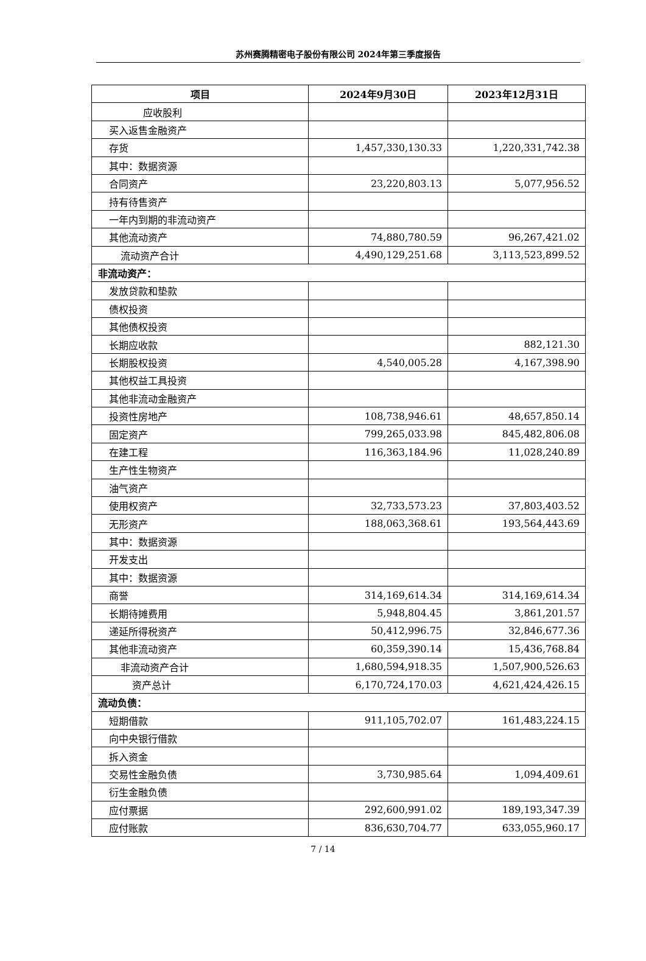苏州赛腾精密电子股份有限公司 2024年第三季度报告
| 项目 | 2024年9月30日 | 2023年12月31日 |
| --- | --- | --- |
| 应收股利 | | |
| 买入返售金融资产 | | |
| 存货 | 1,457,330,130.33 | 1,220,331,742.38 |
| 其中：数据资源 | | |
| 合同资产 | 23,220,803.13 | 5,077,956.52 |
| 持有待售资产 | | |
| 一年内到期的非流动资产 | | |
| 其他流动资产 | 74,880,780.59 | 96,267,421.02 |
| 流动资产合计 | 4,490,129,251.68 | 3,113,523,899.52 |
| 非流动资产： | | |
| 发放贷款和垫款 | | |
| 债权投资 | | |
| 其他债权投资 | | |
| 长期应收款 | | 882,121.30 |
| 长期股权投资 | 4,540,005.28 | 4,167,398.90 |
| 其他权益工具投资 | | |
| 其他非流动金融资产 | | |
| 投资性房地产 | 108,738,946.61 | 48,657,850.14 |
| 固定资产 | 799,265,033.98 | 845,482,806.08 |
| 在建工程 | 116,363,184.96 | 11,028,240.89 |
| 生产性生物资产 | | |
| 油气资产 | | |
| 使用权资产 | 32,733,573.23 | 37,803,403.52 |
| 无形资产 | 188,063,368.61 | 193,564,443.69 |
| 其中：数据资源 | | |
| 开发支出 | | |
| 其中：数据资源 | | |
| 商誉 | 314,169,614.34 | 314,169,614.34 |
| 长期待摊费用 | 5,948,804.45 | 3,861,201.57 |
| 递延所得税资产 | 50,412,996.75 | 32,846,677.36 |
| 其他非流动资产 | 60,359,390.14 | 15,436,768.84 |
| 非流动资产合计 | 1,680,594,918.35 | 1,507,900,526.63 |
| 资产总计 | 6,170,724,170.03 | 4,621,424,426.15 |
| 流动负债： | | |
| 短期借款 | 911,105,702.07 | 161,483,224.15 |
| 向中央银行借款 | | |
| 拆入资金 | | |
| 交易性金融负债 | 3,730,985.64 | 1,094,409.61 |
| 衍生金融负债 | | |
| 应付票据 | 292,600,991.02 | 189,193,347.39 |
| 应付账款 | 836,630,704.77 | 633,055,960.17 |
7 / 14